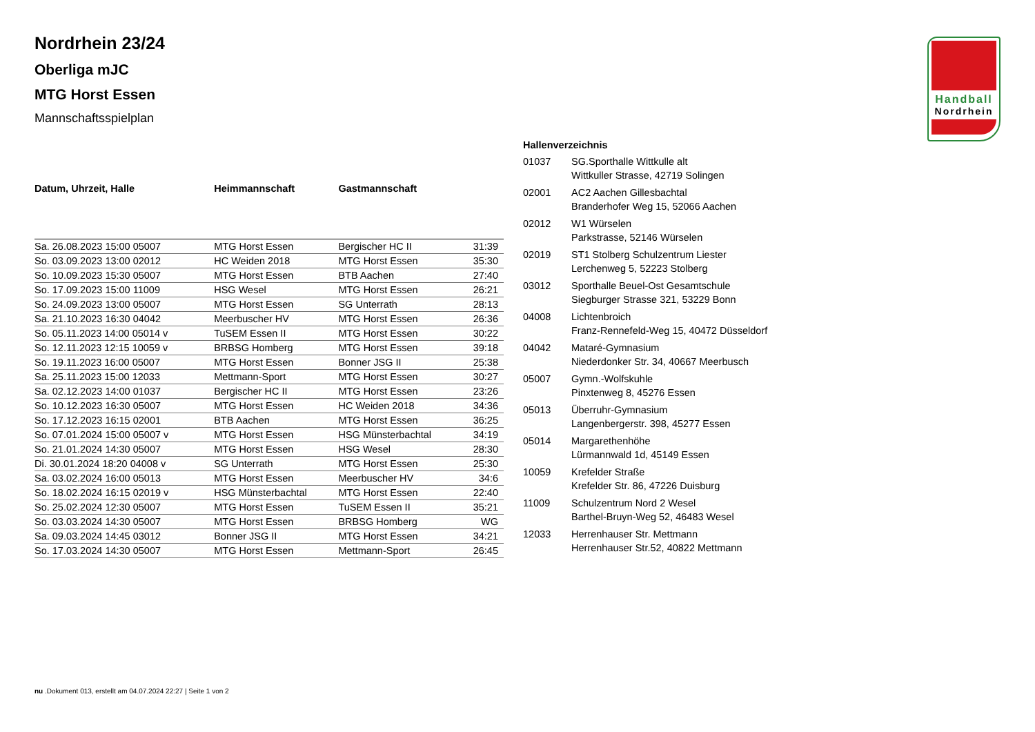Handball
Nordrhein
Nordrhein 23/24
Oberliga mJC
MTG Horst Essen
Mannschaftsspielplan
| Datum, Uhrzeit, Halle | Heimmannschaft | Gastmannschaft | |
| --- | --- | --- | --- |
| Sa. 26.08.2023 15:00 05007 | MTG Horst Essen | Bergischer HC II | 31:39 |
| So. 03.09.2023 13:00 02012 | HC Weiden 2018 | MTG Horst Essen | 35:30 |
| So. 10.09.2023 15:30 05007 | MTG Horst Essen | BTB Aachen | 27:40 |
| So. 17.09.2023 15:00 11009 | HSG Wesel | MTG Horst Essen | 26:21 |
| So. 24.09.2023 13:00 05007 | MTG Horst Essen | SG Unterrath | 28:13 |
| Sa. 21.10.2023 16:30 04042 | Meerbuscher HV | MTG Horst Essen | 26:36 |
| So. 05.11.2023 14:00 05014 v | TuSEM Essen II | MTG Horst Essen | 30:22 |
| So. 12.11.2023 12:15 10059 v | BRBSG Homberg | MTG Horst Essen | 39:18 |
| So. 19.11.2023 16:00 05007 | MTG Horst Essen | Bonner JSG II | 25:38 |
| Sa. 25.11.2023 15:00 12033 | Mettmann-Sport | MTG Horst Essen | 30:27 |
| Sa. 02.12.2023 14:00 01037 | Bergischer HC II | MTG Horst Essen | 23:26 |
| So. 10.12.2023 16:30 05007 | MTG Horst Essen | HC Weiden 2018 | 34:36 |
| So. 17.12.2023 16:15 02001 | BTB Aachen | MTG Horst Essen | 36:25 |
| So. 07.01.2024 15:00 05007 v | MTG Horst Essen | HSG Münsterbachtal | 34:19 |
| So. 21.01.2024 14:30 05007 | MTG Horst Essen | HSG Wesel | 28:30 |
| Di. 30.01.2024 18:20 04008 v | SG Unterrath | MTG Horst Essen | 25:30 |
| Sa. 03.02.2024 16:00 05013 | MTG Horst Essen | Meerbuscher HV | 34:6 |
| So. 18.02.2024 16:15 02019 v | HSG Münsterbachtal | MTG Horst Essen | 22:40 |
| So. 25.02.2024 12:30 05007 | MTG Horst Essen | TuSEM Essen II | 35:21 |
| So. 03.03.2024 14:30 05007 | MTG Horst Essen | BRBSG Homberg | WG |
| Sa. 09.03.2024 14:45 03012 | Bonner JSG II | MTG Horst Essen | 34:21 |
| So. 17.03.2024 14:30 05007 | MTG Horst Essen | Mettmann-Sport | 26:45 |
Hallenverzeichnis
| 01037 | SG.Sporthalle Wittkulle alt Wittkuller Strasse, 42719 Solingen |
| 02001 | AC2 Aachen Gillesbachtal Branderhofer Weg 15, 52066 Aachen |
| 02012 | W1 Würselen Parkstrasse, 52146 Würselen |
| 02019 | ST1 Stolberg Schulzentrum Liester Lerchenweg 5, 52223 Stolberg |
| 03012 | Sporthalle Beuel-Ost Gesamtschule Siegburger Strasse 321, 53229 Bonn |
| 04008 | Lichtenbroich Franz-Rennefeld-Weg 15, 40472 Düsseldorf |
| 04042 | Mataré-Gymnasium Niederdonker Str. 34, 40667 Meerbusch |
| 05007 | Gymn.-Wolfskuhle Pinxtenweg 8, 45276 Essen |
| 05013 | Überruhr-Gymnasium Langenbergerstr. 398, 45277 Essen |
| 05014 | Margarethenhöhe Lürmannwald 1d, 45149 Essen |
| 10059 | Krefelder Straße Krefelder Str. 86, 47226 Duisburg |
| 11009 | Schulzentrum Nord 2 Wesel Barthel-Bruyn-Weg 52, 46483 Wesel |
| 12033 | Herrenhauser Str. Mettmann Herrenhauser Str.52, 40822 Mettmann |
nu .Dokument 013, erstellt am 04.07.2024 22:27 | Seite 1 von 2